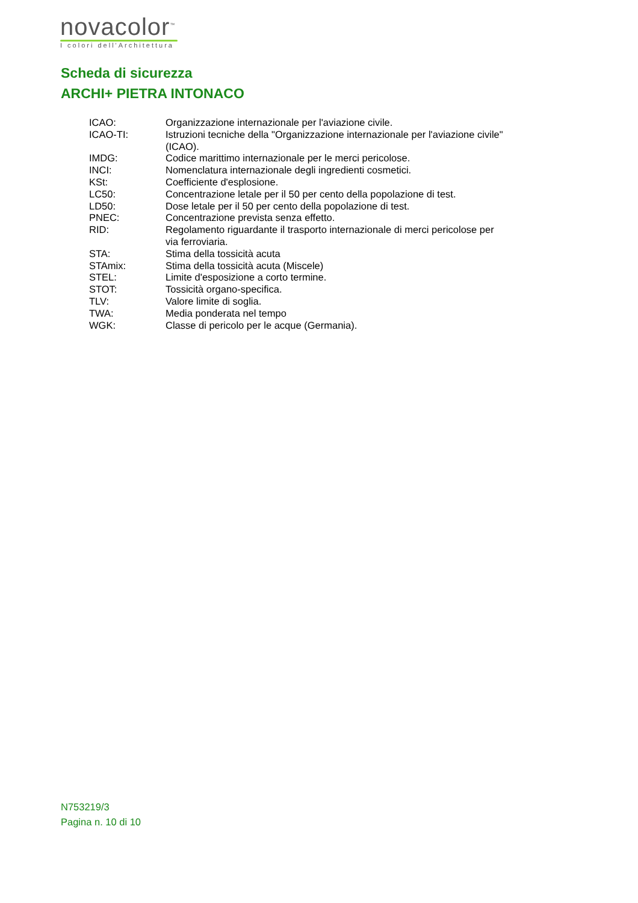novacolor<sup>™</sup>
I colori dell'Architettura
Scheda di sicurezza
ARCHI+ PIETRA INTONACO
| ICAO: | Organizzazione internazionale per l'aviazione civile. |
| ICAO-TI: | Istruzioni tecniche della "Organizzazione internazionale per l'aviazione civile" (ICAO). |
| IMDG: | Codice marittimo internazionale per le merci pericolose. |
| INCI: | Nomenclatura internazionale degli ingredienti cosmetici. |
| KSt: | Coefficiente d'esplosione. |
| LC50: | Concentrazione letale per il 50 per cento della popolazione di test. |
| LD50: | Dose letale per il 50 per cento della popolazione di test. |
| PNEC: | Concentrazione prevista senza effetto. |
| RID: | Regolamento riguardante il trasporto internazionale di merci pericolose per via ferroviaria. |
| STA: | Stima della tossicità acuta |
| STAmix: | Stima della tossicità acuta (Miscele) |
| STEL: | Limite d'esposizione a corto termine. |
| STOT: | Tossicità organo-specifica. |
| TLV: | Valore limite di soglia. |
| TWA: | Media ponderata nel tempo |
| WGK: | Classe di pericolo per le acque (Germania). |
N753219/3
Pagina n. 10 di 10